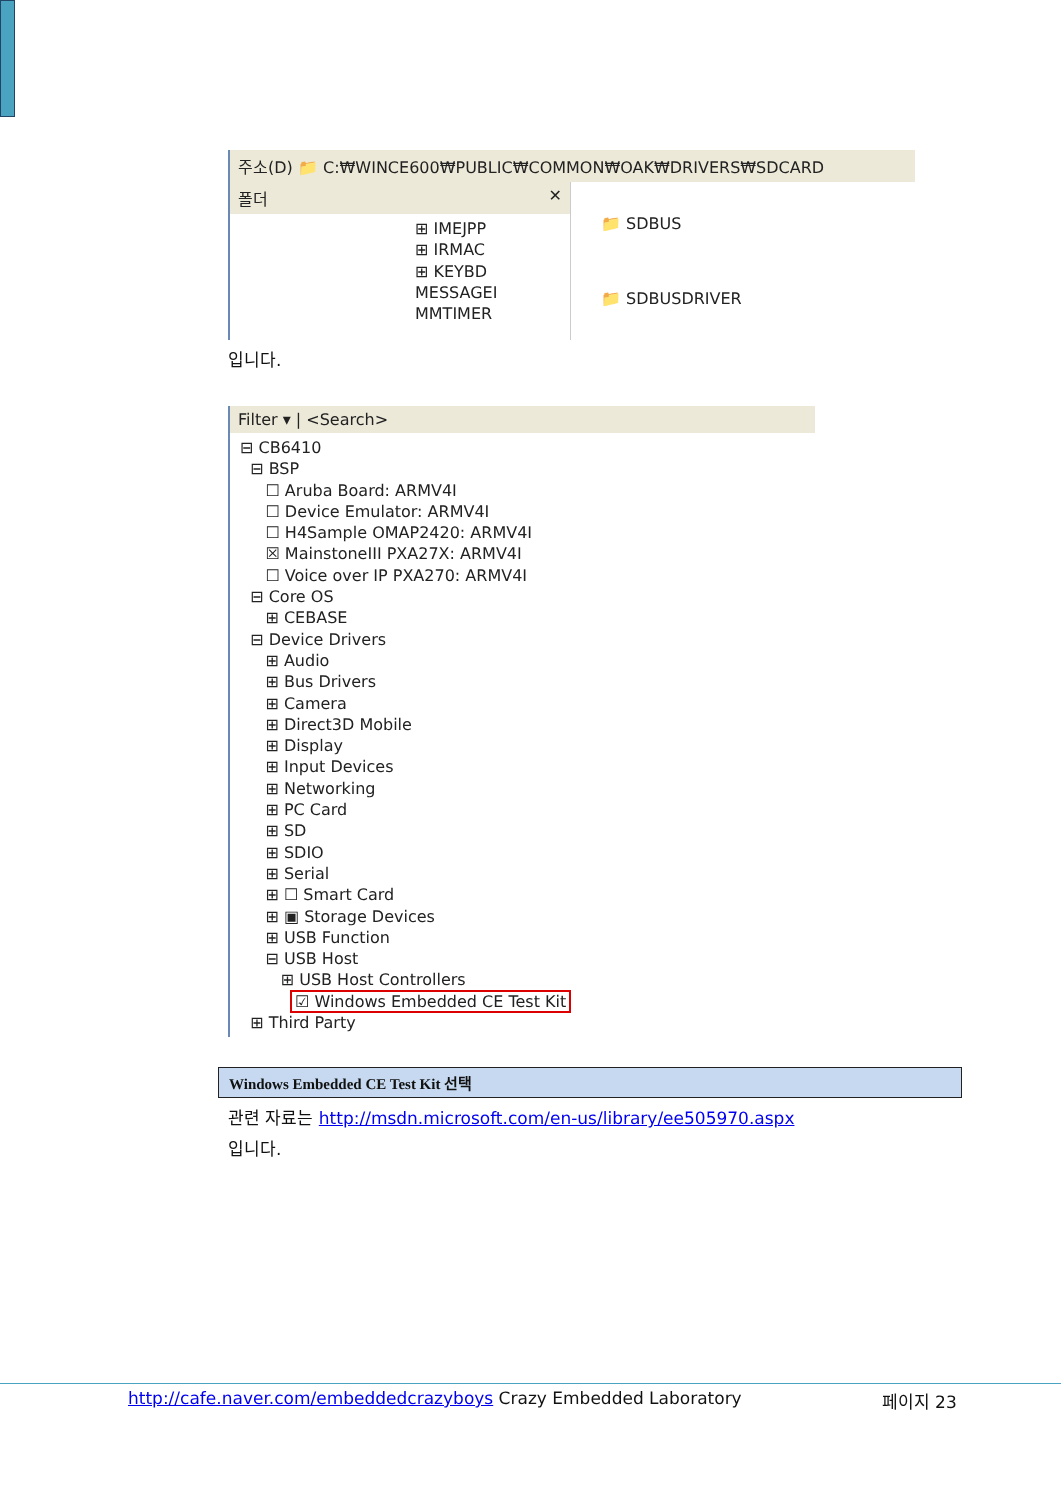주소(D) 📁 C:₩WINCE600₩PUBLIC₩COMMON₩OAK₩DRIVERS₩SDCARD
폴더 ✕
⊞ IMEJPP
⊞ IRMAC
⊞ KEYBD
MESSAGEI
MMTIMER
📁 SDBUS
📁 SDBUSDRIVER
입니다.
Filter ▾ | <Search>
⊟ CB6410
⊟ BSP
☐ Aruba Board: ARMV4I
☐ Device Emulator: ARMV4I
☐ H4Sample OMAP2420: ARMV4I
☒ MainstoneIII PXA27X: ARMV4I
☐ Voice over IP PXA270: ARMV4I
⊟ Core OS
⊞ CEBASE
⊟ Device Drivers
⊞ Audio
⊞ Bus Drivers
⊞ Camera
⊞ Direct3D Mobile
⊞ Display
⊞ Input Devices
⊞ Networking
⊞ PC Card
⊞ SD
⊞ SDIO
⊞ Serial
⊞ ☐ Smart Card
⊞ ▣ Storage Devices
⊞ USB Function
⊟ USB Host
⊞ USB Host Controllers
☑ Windows Embedded CE Test Kit
⊞ Third Party
Windows Embedded CE Test Kit 선택
관련 자료는 http://msdn.microsoft.com/en-us/library/ee505970.aspx
입니다.
http://cafe.naver.com/embeddedcrazyboys Crazy Embedded Laboratory 페이지 23